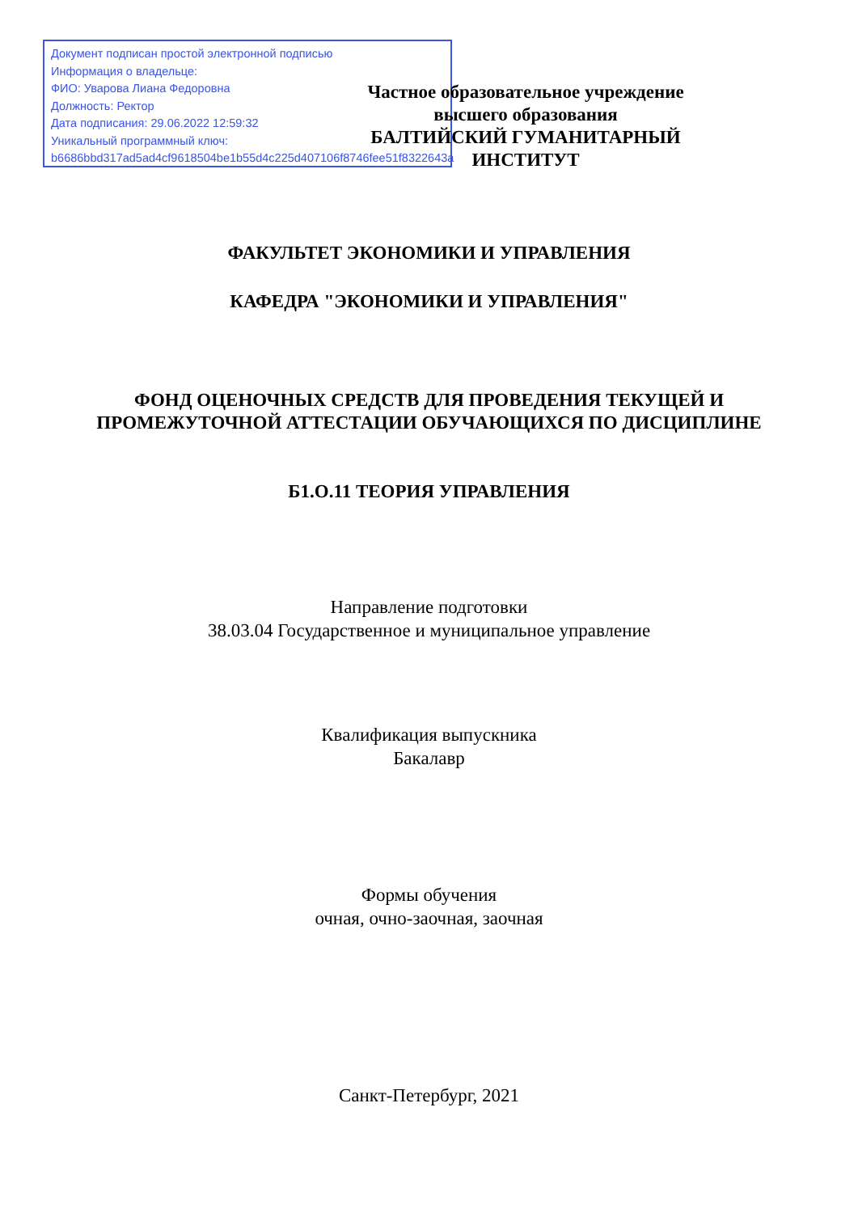Документ подписан простой электронной подписью
Информация о владельце:
ФИО: Уварова Лиана Федоровна
Должность: Ректор
Дата подписания: 29.06.2022 12:59:32
Уникальный программный ключ:
b6686bbd317ad5ad4cf9618504be1b55d4c225d407106f8746fee51f8322643a
Частное образовательное учреждение высшего образования
БАЛТИЙСКИЙ ГУМАНИТАРНЫЙ ИНСТИТУТ
ФАКУЛЬТЕТ ЭКОНОМИКИ И УПРАВЛЕНИЯ
КАФЕДРА "ЭКОНОМИКИ И УПРАВЛЕНИЯ"
ФОНД ОЦЕНОЧНЫХ СРЕДСТВ ДЛЯ ПРОВЕДЕНИЯ ТЕКУЩЕЙ И ПРОМЕЖУТОЧНОЙ АТТЕСТАЦИИ ОБУЧАЮЩИХСЯ ПО ДИСЦИПЛИНЕ
Б1.О.11 ТЕОРИЯ УПРАВЛЕНИЯ
Направление подготовки
38.03.04 Государственное и муниципальное управление
Квалификация выпускника
Бакалавр
Формы обучения
очная, очно-заочная, заочная
Санкт-Петербург, 2021